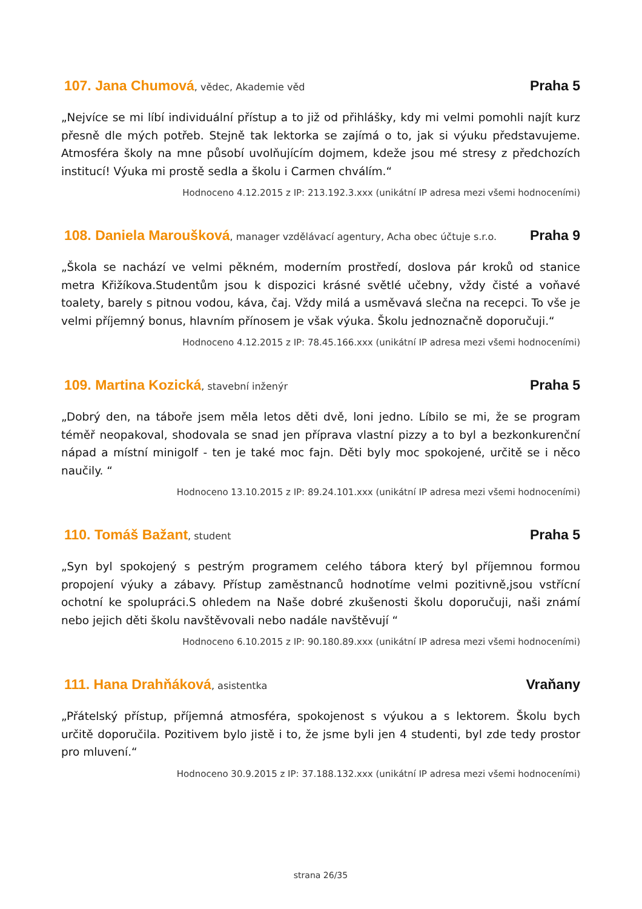107. Jana Chumová, vědec, Akademie věd
Praha 5
„Nejvíce se mi líbí individuální přístup a to již od přihlášky, kdy mi velmi pomohli najít kurz přesně dle mých potřeb. Stejně tak lektorka se zajímá o to, jak si výuku představujeme. Atmosféra školy na mne působí uvolňujícím dojmem, kdeže jsou mé stresy z předchozích institucí! Výuka mi prostě sedla a školu i Carmen chválím.“
Hodnoceno 4.12.2015 z IP: 213.192.3.xxx (unikátní IP adresa mezi všemi hodnoceními)
108. Daniela Maroušková, manager vzdělávací agentury, Acha obec účtuje s.r.o.
Praha 9
„Škola se nachází ve velmi pěkném, moderním prostředí, doslova pár kroků od stanice metra Křižíkova.Studentům jsou k dispozici krásné světlé učebny, vždy čisté a voňavé toalety, barely s pitnou vodou, káva, čaj. Vždy milá a usměvavá slečna na recepci. To vše je velmi příjemný bonus, hlavním přínosem je však výuka. Školu jednoznačně doporučuji.“
Hodnoceno 4.12.2015 z IP: 78.45.166.xxx (unikátní IP adresa mezi všemi hodnoceními)
109. Martina Kozická, stavební inženýr
Praha 5
„Dobrý den, na táboře jsem měla letos děti dvě, loni jedno. Líbilo se mi, že se program téměř neopakoval, shodovala se snad jen příprava vlastní pizzy a to byl a bezkonkurenční nápad a místní minigolf - ten je také moc fajn. Děti byly moc spokojené, určitě se i něco naučily. “
Hodnoceno 13.10.2015 z IP: 89.24.101.xxx (unikátní IP adresa mezi všemi hodnoceními)
110. Tomáš Bažant, student
Praha 5
„Syn byl spokojený s pestrým programem celého tábora který byl příjemnou formou propojení výuky a zábavy. Přístup zaměstnanců hodnotíme velmi pozitivně,jsou vstřícní ochotní ke spolupráci.S ohledem na Naše dobré zkušenosti školu doporučuji, naši známí nebo jejich děti školu navštěvovali nebo nadále navštěvují “
Hodnoceno 6.10.2015 z IP: 90.180.89.xxx (unikátní IP adresa mezi všemi hodnoceními)
111. Hana Drahňáková, asistentka
Vraňany
„Přátelský přístup, příjemná atmosféra, spokojenost s výukou a s lektorem. Školu bych určitě doporučila. Pozitivem bylo jistě i to, že jsme byli jen 4 studenti, byl zde tedy prostor pro mluvení.“
Hodnoceno 30.9.2015 z IP: 37.188.132.xxx (unikátní IP adresa mezi všemi hodnoceními)
strana 26/35